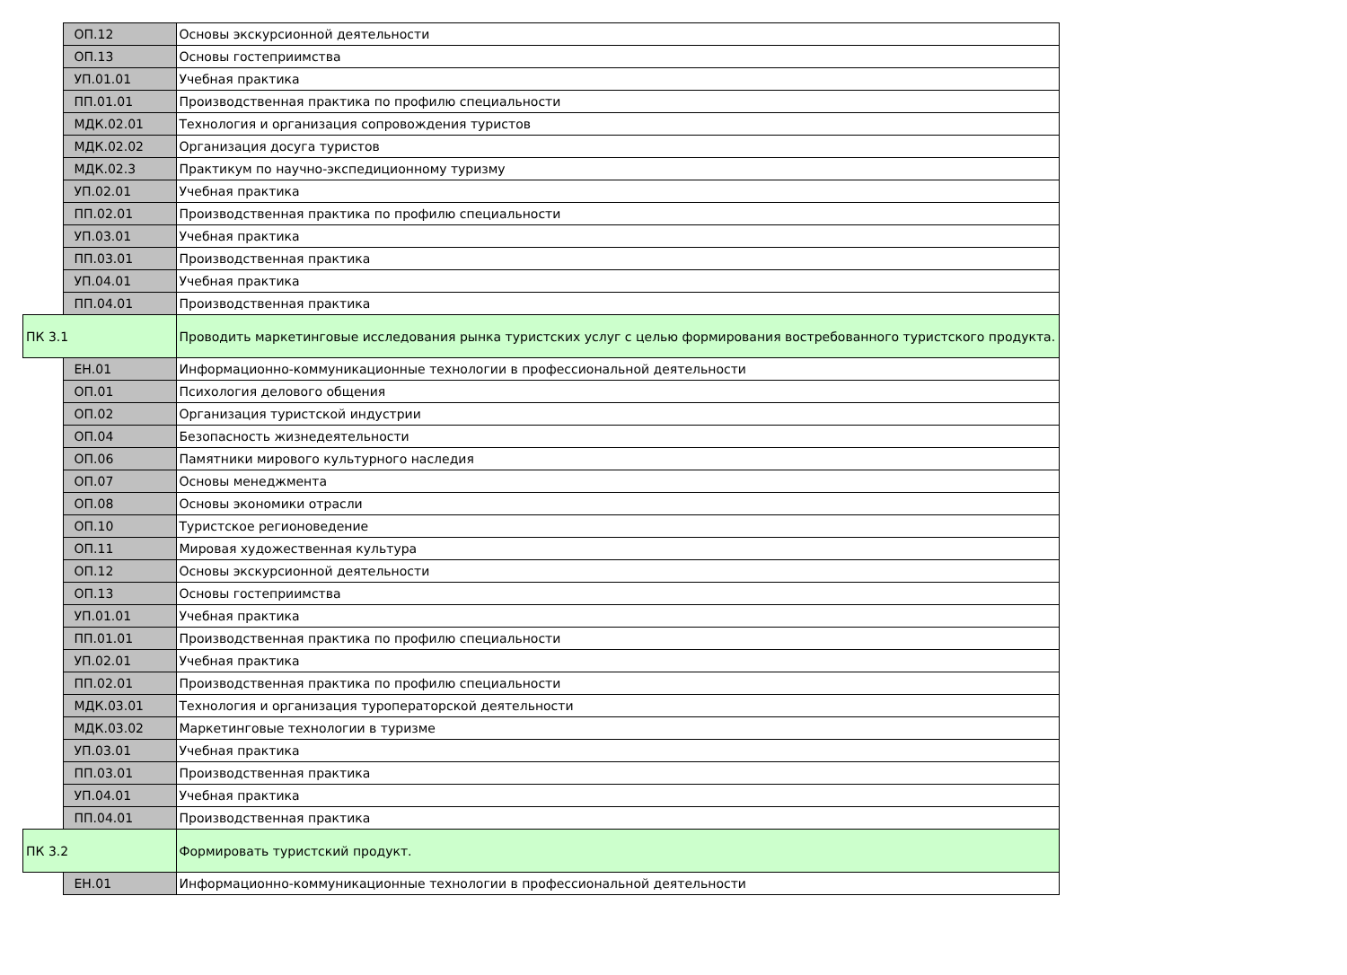| | ОП.12 | Основы экскурсионной деятельности |
| | ОП.13 | Основы гостеприимства |
| | УП.01.01 | Учебная практика |
| | ПП.01.01 | Производственная практика по профилю специальности |
| | МДК.02.01 | Технология и организация сопровождения туристов |
| | МДК.02.02 | Организация досуга туристов |
| | МДК.02.3 | Практикум по научно-экспедиционному туризму |
| | УП.02.01 | Учебная практика |
| | ПП.02.01 | Производственная практика по профилю специальности |
| | УП.03.01 | Учебная практика |
| | ПП.03.01 | Производственная практика |
| | УП.04.01 | Учебная практика |
| | ПП.04.01 | Производственная практика |
| ПК 3.1 | | Проводить маркетинговые исследования рынка туристских услуг с целью формирования востребованного туристского продукта. |
| | ЕН.01 | Информационно-коммуникационные технологии в профессиональной деятельности |
| | ОП.01 | Психология делового общения |
| | ОП.02 | Организация туристской индустрии |
| | ОП.04 | Безопасность жизнедеятельности |
| | ОП.06 | Памятники мирового культурного наследия |
| | ОП.07 | Основы менеджмента |
| | ОП.08 | Основы экономики отрасли |
| | ОП.10 | Туристское регионоведение |
| | ОП.11 | Мировая художественная культура |
| | ОП.12 | Основы экскурсионной деятельности |
| | ОП.13 | Основы гостеприимства |
| | УП.01.01 | Учебная практика |
| | ПП.01.01 | Производственная практика по профилю специальности |
| | УП.02.01 | Учебная практика |
| | ПП.02.01 | Производственная практика по профилю специальности |
| | МДК.03.01 | Технология и организация туроператорской деятельности |
| | МДК.03.02 | Маркетинговые технологии в туризме |
| | УП.03.01 | Учебная практика |
| | ПП.03.01 | Производственная практика |
| | УП.04.01 | Учебная практика |
| | ПП.04.01 | Производственная практика |
| ПК 3.2 | | Формировать туристский продукт. |
| | ЕН.01 | Информационно-коммуникационные технологии в профессиональной деятельности |